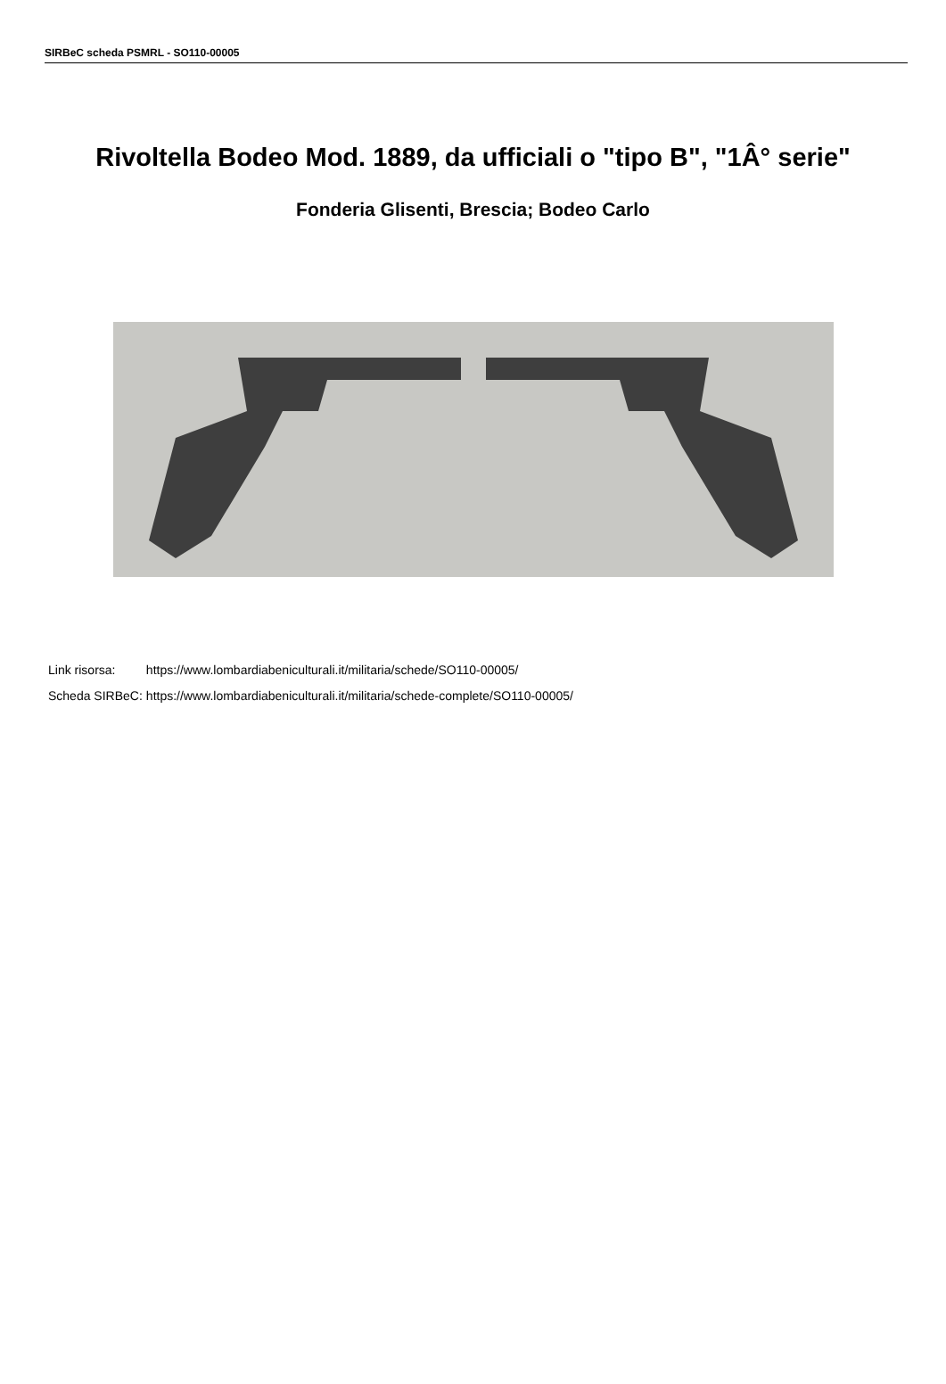SIRBeC scheda PSMRL - SO110-00005
Rivoltella Bodeo Mod. 1889, da ufficiali o "tipo B", "1Â° serie"
Fonderia Glisenti, Brescia; Bodeo Carlo
| Link risorsa: | https://www.lombardiabeniculturali.it/militaria/schede/SO110-00005/ |
| Scheda SIRBeC: | https://www.lombardiabeniculturali.it/militaria/schede-complete/SO110-00005/ |